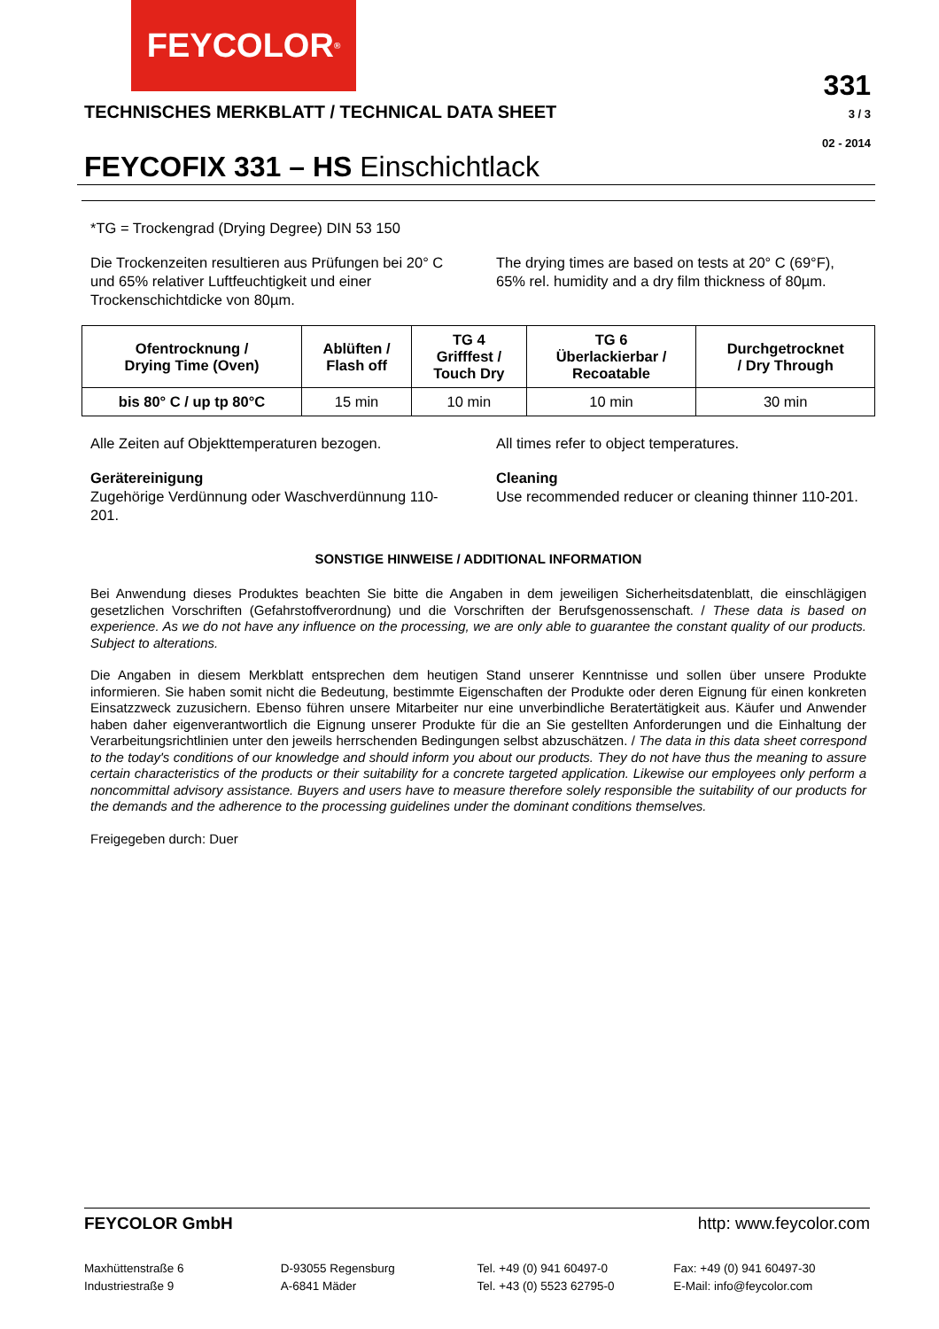FEYCOLOR<sup>®</sup>
331
3 / 3
02 - 2014
TECHNISCHES MERKBLATT / TECHNICAL DATA SHEET
FEYCOFIX 331 – HS Einschichtlack
*TG = Trockengrad (Drying Degree) DIN 53 150
Die Trockenzeiten resultieren aus Prüfungen bei 20° C und 65% relativer Luftfeuchtigkeit und einer Trockenschichtdicke von 80µm.
The drying times are based on tests at 20° C (69°F), 65% rel. humidity and a dry film thickness of 80µm.
| Ofentrocknung / Drying Time (Oven) | Ablüften / Flash off | TG 4 Grifffest / Touch Dry | TG 6 Überlackierbar / Recoatable | Durchgetrocknet / Dry Through |
| --- | --- | --- | --- | --- |
| bis 80° C / up tp 80°C | 15 min | 10 min | 10 min | 30 min |
Alle Zeiten auf Objekttemperaturen bezogen.
All times refer to object temperatures.
Gerätereinigung
Zugehörige Verdünnung oder Waschverdünnung 110-201.
Cleaning
Use recommended reducer or cleaning thinner 110-201.
SONSTIGE HINWEISE / ADDITIONAL INFORMATION
Bei Anwendung dieses Produktes beachten Sie bitte die Angaben in dem jeweiligen Sicherheitsdatenblatt, die einschlägigen gesetzlichen Vorschriften (Gefahrstoffverordnung) und die Vorschriften der Berufsgenossenschaft. / These data is based on experience. As we do not have any influence on the processing, we are only able to guarantee the constant quality of our products. Subject to alterations.
Die Angaben in diesem Merkblatt entsprechen dem heutigen Stand unserer Kenntnisse und sollen über unsere Produkte informieren. Sie haben somit nicht die Bedeutung, bestimmte Eigenschaften der Produkte oder deren Eignung für einen konkreten Einsatzzweck zuzusichern. Ebenso führen unsere Mitarbeiter nur eine unverbindliche Beratertätigkeit aus. Käufer und Anwender haben daher eigenverantwortlich die Eignung unserer Produkte für die an Sie gestellten Anforderungen und die Einhaltung der Verarbeitungsrichtlinien unter den jeweils herrschenden Bedingungen selbst abzuschätzen. / The data in this data sheet correspond to the today's conditions of our knowledge and should inform you about our products. They do not have thus the meaning to assure certain characteristics of the products or their suitability for a concrete targeted application. Likewise our employees only perform a noncommittal advisory assistance. Buyers and users have to measure therefore solely responsible the suitability of our products for the demands and the adherence to the processing guidelines under the dominant conditions themselves.
Freigegeben durch: Duer
FEYCOLOR GmbH http: www.feycolor.com
Maxhüttenstraße 6
Industriestraße 9
D-93055 Regensburg
A-6841 Mäder
Tel. +49 (0) 941 60497-0
Tel. +43 (0) 5523 62795-0
Fax: +49 (0) 941 60497-30
E-Mail: info@feycolor.com